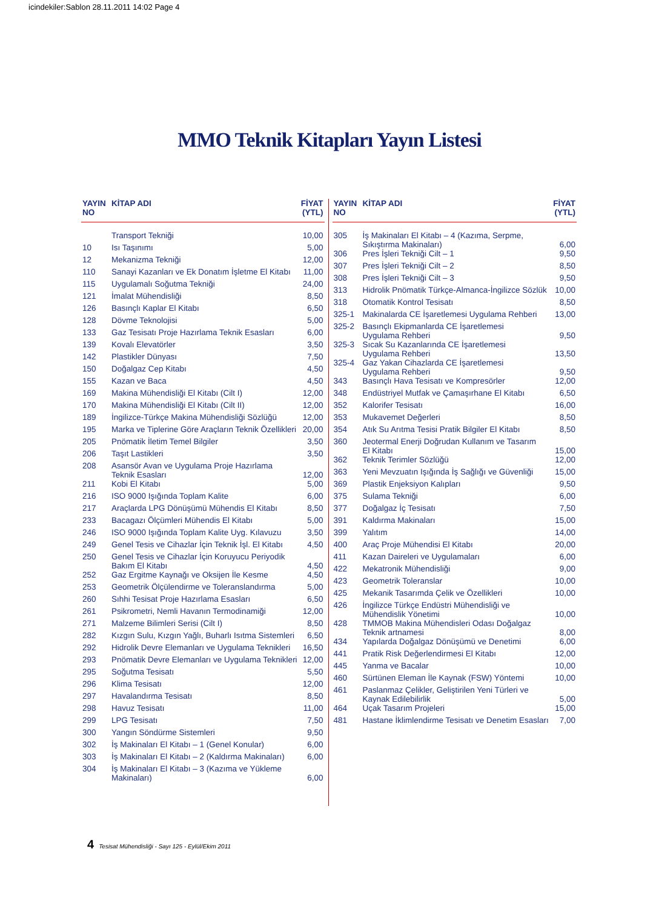icindekiler:Sablon 28.11.2011 14:02 Page 4
MMO Teknik Kitapları Yayın Listesi
| YAYIN NO | KİTAP ADI | FİYAT (YTL) |
| --- | --- | --- |
| | Transport Tekniği | 10,00 |
| 10 | Isı Taşınımı | 5,00 |
| 12 | Mekanizma Tekniği | 12,00 |
| 110 | Sanayi Kazanları ve Ek Donatım İşletme El Kitabı | 11,00 |
| 115 | Uygulamalı Soğutma Tekniği | 24,00 |
| 121 | İmalat Mühendisliği | 8,50 |
| 126 | Basınçlı Kaplar El Kitabı | 6,50 |
| 128 | Dövme Teknolojisi | 5,00 |
| 133 | Gaz Tesisatı Proje Hazırlama Teknik Esasları | 6,00 |
| 139 | Kovalı Elevatörler | 3,50 |
| 142 | Plastikler Dünyası | 7,50 |
| 150 | Doğalgaz Cep Kitabı | 4,50 |
| 155 | Kazan ve Baca | 4,50 |
| 169 | Makina Mühendisliği El Kitabı (Cilt I) | 12,00 |
| 170 | Makina Mühendisliği El Kitabı (Cilt II) | 12,00 |
| 189 | İngilizce-Türkçe Makina Mühendisliği Sözlüğü | 12,00 |
| 195 | Marka ve Tiplerine Göre Araçların Teknik Özellikleri | 20,00 |
| 205 | Pnömatik İletim Temel Bilgiler | 3,50 |
| 206 | Taşıt Lastikleri | 3,50 |
| 208 | Asansör Avan ve Uygulama Proje Hazırlama Teknik Esasları | 12,00 |
| 211 | Kobi El Kitabı | 5,00 |
| 216 | ISO 9000 Işığında Toplam Kalite | 6,00 |
| 217 | Araçlarda LPG Dönüşümü Mühendis El Kitabı | 8,50 |
| 233 | Bacagazı Ölçümleri Mühendis El Kitabı | 5,00 |
| 246 | ISO 9000 Işığında Toplam Kalite Uyg. Kılavuzu | 3,50 |
| 249 | Genel Tesis ve Cihazlar İçin Teknik İşl. El Kitabı | 4,50 |
| 250 | Genel Tesis ve Cihazlar İçin Koruyucu Periyodik Bakım El Kitabı | 4,50 |
| 252 | Gaz Ergitme Kaynağı ve Oksijen İle Kesme | 4,50 |
| 253 | Geometrik Ölçülendirme ve Toleranslandırma | 5,00 |
| 260 | Sıhhi Tesisat Proje Hazırlama Esasları | 6,50 |
| 261 | Psikrometri, Nemli Havanın Termodinamiği | 12,00 |
| 271 | Malzeme Bilimleri Serisi (Cilt I) | 8,50 |
| 282 | Kızgın Sulu, Kızgın Yağlı, Buharlı Isıtma Sistemleri | 6,50 |
| 292 | Hidrolik Devre Elemanları ve Uygulama Teknikleri | 16,50 |
| 293 | Pnömatik Devre Elemanları ve Uygulama Teknikleri | 12,00 |
| 295 | Soğutma Tesisatı | 5,50 |
| 296 | Klima Tesisatı | 12,00 |
| 297 | Havalandırma Tesisatı | 8,50 |
| 298 | Havuz Tesisatı | 11,00 |
| 299 | LPG Tesisatı | 7,50 |
| 300 | Yangın Söndürme Sistemleri | 9,50 |
| 302 | İş Makinaları El Kitabı – 1 (Genel Konular) | 6,00 |
| 303 | İş Makinaları El Kitabı – 2 (Kaldırma Makinaları) | 6,00 |
| 304 | İş Makinaları El Kitabı – 3 (Kazıma ve Yükleme Makinaları) | 6,00 |
| YAYIN NO | KİTAP ADI | FİYAT (YTL) |
| --- | --- | --- |
| 305 | İş Makinaları El Kitabı – 4 (Kazıma, Serpme, Sıkıştırma Makinaları) | 6,00 |
| 306 | Pres İşleri Tekniği Cilt – 1 | 9,50 |
| 307 | Pres İşleri Tekniği Cilt – 2 | 8,50 |
| 308 | Pres İşleri Tekniği Cilt – 3 | 9,50 |
| 313 | Hidrolik Pnömatik Türkçe-Almanca-İngilizce Sözlük | 10,00 |
| 318 | Otomatik Kontrol Tesisatı | 8,50 |
| 325-1 | Makinalarda CE İşaretlemesi Uygulama Rehberi | 13,00 |
| 325-2 | Basınçlı Ekipmanlarda CE İşaretlemesi Uygulama Rehberi | 9,50 |
| 325-3 | Sıcak Su Kazanlarında CE İşaretlemesi Uygulama Rehberi | 13,50 |
| 325-4 | Gaz Yakan Cihazlarda CE İşaretlemesi Uygulama Rehberi | 9,50 |
| 343 | Basınçlı Hava Tesisatı ve Kompresörler | 12,00 |
| 348 | Endüstriyel Mutfak ve Çamaşırhane El Kitabı | 6,50 |
| 352 | Kalorifer Tesisatı | 16,00 |
| 353 | Mukavemet Değerleri | 8,50 |
| 354 | Atık Su Arıtma Tesisi Pratik Bilgiler El Kitabı | 8,50 |
| 360 | Jeotermal Enerji Doğrudan Kullanım ve Tasarım El Kitabı | 15,00 |
| 362 | Teknik Terimler Sözlüğü | 12,00 |
| 363 | Yeni Mevzuatın Işığında İş Sağlığı ve Güvenliği | 15,00 |
| 369 | Plastik Enjeksiyon Kalıpları | 9,50 |
| 375 | Sulama Tekniği | 6,00 |
| 377 | Doğalgaz İç Tesisatı | 7,50 |
| 391 | Kaldırma Makinaları | 15,00 |
| 399 | Yalıtım | 14,00 |
| 400 | Araç Proje Mühendisi El Kitabı | 20,00 |
| 411 | Kazan Daireleri ve Uygulamaları | 6,00 |
| 422 | Mekatronik Mühendisliği | 9,00 |
| 423 | Geometrik Toleranslar | 10,00 |
| 425 | Mekanik Tasarımda Çelik ve Özellikleri | 10,00 |
| 426 | İngilizce Türkçe Endüstri Mühendisliği ve Mühendislik Yönetimi | 10,00 |
| 428 | TMMOB Makina Mühendisleri Odası Doğalgaz Teknik artnamesi | 8,00 |
| 434 | Yapılarda Doğalgaz Dönüşümü ve Denetimi | 6,00 |
| 441 | Pratik Risk Değerlendirmesi El Kitabı | 12,00 |
| 445 | Yanma ve Bacalar | 10,00 |
| 460 | Sürtünen Eleman İle Kaynak (FSW) Yöntemi | 10,00 |
| 461 | Paslanmaz Çelikler, Geliştirilen Yeni Türleri ve Kaynak Edilebilirlik | 5,00 |
| 464 | Uçak Tasarım Projeleri | 15,00 |
| 481 | Hastane İklimlendirme Tesisatı ve Denetim Esasları | 7,00 |
4 Tesisat Mühendisliği - Sayı 125 - Eylül/Ekim 2011